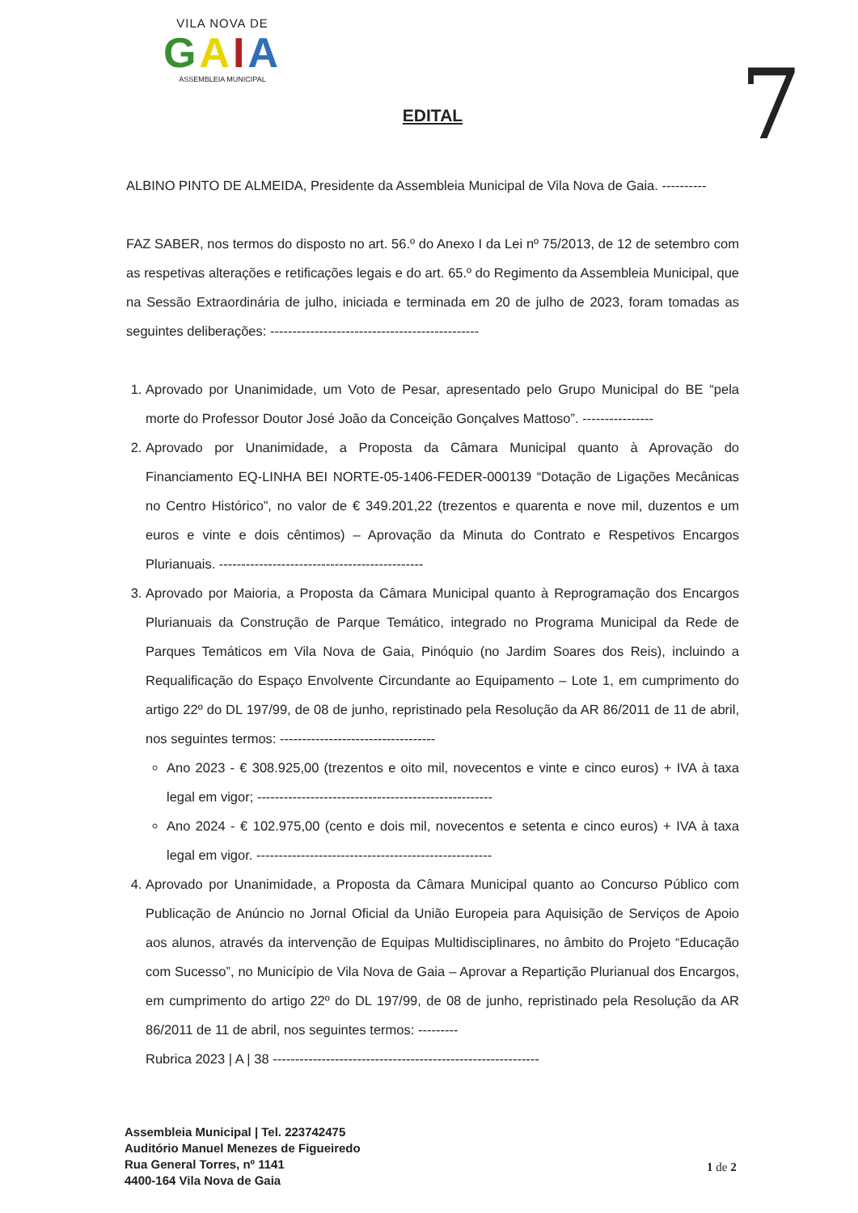VILA NOVA DE
GAIA
ASSEMBLEIA MUNICIPAL
7
EDITAL
ALBINO PINTO DE ALMEIDA, Presidente da Assembleia Municipal de Vila Nova de Gaia. ----------
FAZ SABER, nos termos do disposto no art. 56.º do Anexo I da Lei nº 75/2013, de 12 de setembro com as respetivas alterações e retificações legais e do art. 65.º do Regimento da Assembleia Municipal, que na Sessão Extraordinária de julho, iniciada e terminada em 20 de julho de 2023, foram tomadas as seguintes deliberações: -----------------------------------------------
1. Aprovado por Unanimidade, um Voto de Pesar, apresentado pelo Grupo Municipal do BE “pela morte do Professor Doutor José João da Conceição Gonçalves Mattoso”. ----------------
2. Aprovado por Unanimidade, a Proposta da Câmara Municipal quanto à Aprovação do Financiamento EQ-LINHA BEI NORTE-05-1406-FEDER-000139 “Dotação de Ligações Mecânicas no Centro Histórico”, no valor de € 349.201,22 (trezentos e quarenta e nove mil, duzentos e um euros e vinte e dois cêntimos) – Aprovação da Minuta do Contrato e Respetivos Encargos Plurianuais. ----------------------------------------------
3. Aprovado por Maioria, a Proposta da Câmara Municipal quanto à Reprogramação dos Encargos Plurianuais da Construção de Parque Temático, integrado no Programa Municipal da Rede de Parques Temáticos em Vila Nova de Gaia, Pinóquio (no Jardim Soares dos Reis), incluindo a Requalificação do Espaço Envolvente Circundante ao Equipamento – Lote 1, em cumprimento do artigo 22º do DL 197/99, de 08 de junho, repristinado pela Resolução da AR 86/2011 de 11 de abril, nos seguintes termos: -----------------------------------
Ano 2023 - € 308.925,00 (trezentos e oito mil, novecentos e vinte e cinco euros) + IVA à taxa legal em vigor; -----------------------------------------------------
Ano 2024 - € 102.975,00 (cento e dois mil, novecentos e setenta e cinco euros) + IVA à taxa legal em vigor. -----------------------------------------------------
4. Aprovado por Unanimidade, a Proposta da Câmara Municipal quanto ao Concurso Público com Publicação de Anúncio no Jornal Oficial da União Europeia para Aquisição de Serviços de Apoio aos alunos, através da intervenção de Equipas Multidisciplinares, no âmbito do Projeto “Educação com Sucesso”, no Município de Vila Nova de Gaia – Aprovar a Repartição Plurianual dos Encargos, em cumprimento do artigo 22º do DL 197/99, de 08 de junho, repristinado pela Resolução da AR 86/2011 de 11 de abril, nos seguintes termos: ---------
Rubrica 2023 | A | 38 ------------------------------------------------------------
Assembleia Municipal | Tel. 223742475
Auditório Manuel Menezes de Figueiredo
Rua General Torres, nº 1141
4400-164 Vila Nova de Gaia
1 de 2